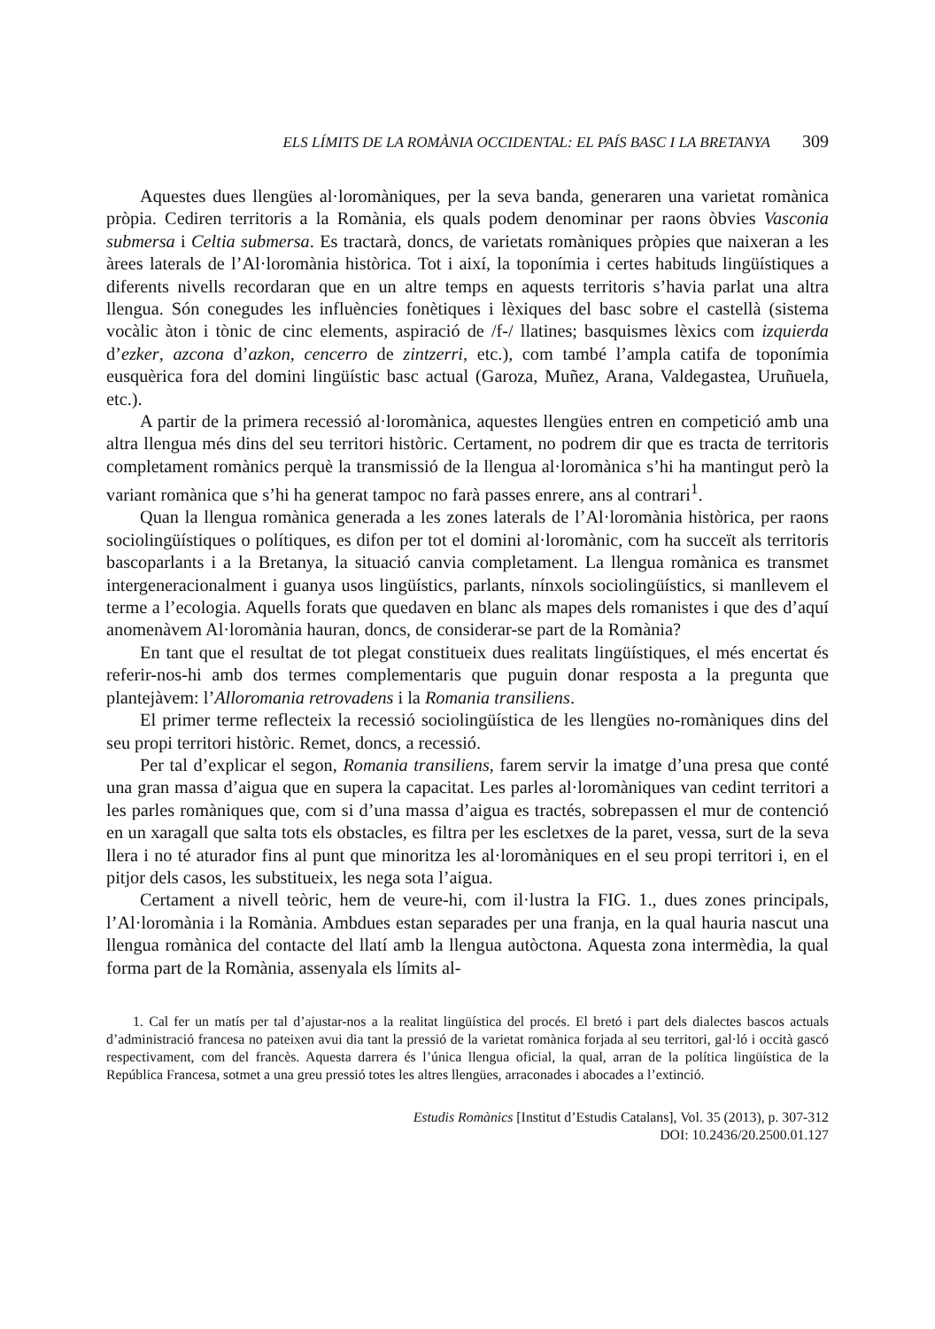ELS LÍMITS DE LA ROMÀNIA OCCIDENTAL: EL PAÍS BASC I LA BRETANYA 309
Aquestes dues llengües al·loromàniques, per la seva banda, generaren una varietat romànica pròpia. Cediren territoris a la Romània, els quals podem denominar per raons òbvies Vasconia submersa i Celtia submersa. Es tractarà, doncs, de varietats romàniques pròpies que naixeran a les àrees laterals de l’Al·loromània històrica. Tot i així, la toponímia i certes habituds lingüístiques a diferents nivells recordaran que en un altre temps en aquests territoris s’havia parlat una altra llengua. Són conegudes les influències fonètiques i lèxiques del basc sobre el castellà (sistema vocàlic àton i tònic de cinc elements, aspiració de /f-/ llatines; basquismes lèxics com izquierda d’ezker, azcona d’azkon, cencerro de zintzerri, etc.), com també l’ampla catifa de toponímia eusquèrica fora del domini lingüístic basc actual (Garoza, Muñez, Arana, Valdegastea, Uruñuela, etc.).
A partir de la primera recessió al·loromànica, aquestes llengües entren en competició amb una altra llengua més dins del seu territori històric. Certament, no podrem dir que es tracta de territoris completament romànics perquè la transmissió de la llengua al·loromànica s’hi ha mantingut però la variant romànica que s’hi ha generat tampoc no farà passes enrere, ans al contrari<sup>1</sup>.
Quan la llengua romànica generada a les zones laterals de l’Al·loromània històrica, per raons sociolingüístiques o polítiques, es difon per tot el domini al·loromànic, com ha succeït als territoris bascoparlants i a la Bretanya, la situació canvia completament. La llengua romànica es transmet intergeneracionalment i guanya usos lingüístics, parlants, nínxols sociolingüístics, si manllevem el terme a l’ecologia. Aquells forats que quedaven en blanc als mapes dels romanistes i que des d’aquí anomenàvem Al·loromània hauran, doncs, de considerar-se part de la Romània?
En tant que el resultat de tot plegat constitueix dues realitats lingüístiques, el més encertat és referir-nos-hi amb dos termes complementaris que puguin donar resposta a la pregunta que plantejàvem: l’Alloromania retrovadens i la Romania transiliens.
El primer terme reflecteix la recessió sociolingüística de les llengües no-romàniques dins del seu propi territori històric. Remet, doncs, a recessió.
Per tal d’explicar el segon, Romania transiliens, farem servir la imatge d’una presa que conté una gran massa d’aigua que en supera la capacitat. Les parles al·loromàniques van cedint territori a les parles romàniques que, com si d’una massa d’aigua es tractés, sobrepassen el mur de contenció en un xaragall que salta tots els obstacles, es filtra per les escletxes de la paret, vessa, surt de la seva llera i no té aturador fins al punt que minoritza les al·loromàniques en el seu propi territori i, en el pitjor dels casos, les substitueix, les nega sota l’aigua.
Certament a nivell teòric, hem de veure-hi, com il·lustra la FIG. 1., dues zones principals, l’Al·loromània i la Romània. Ambdues estan separades per una franja, en la qual hauria nascut una llengua romànica del contacte del llatí amb la llengua autòctona. Aquesta zona intermèdia, la qual forma part de la Romània, assenyala els límits al-
1. Cal fer un matís per tal d’ajustar-nos a la realitat lingüística del procés. El bretó i part dels dialectes bascos actuals d’administració francesa no pateixen avui dia tant la pressió de la varietat romànica forjada al seu territori, gal·ló i occità gascó respectivament, com del francès. Aquesta darrera és l’única llengua oficial, la qual, arran de la política lingüística de la República Francesa, sotmet a una greu pressió totes les altres llengües, arraconades i abocades a l’extinció.
Estudis Romànics [Institut d’Estudis Catalans], Vol. 35 (2013), p. 307-312
DOI: 10.2436/20.2500.01.127